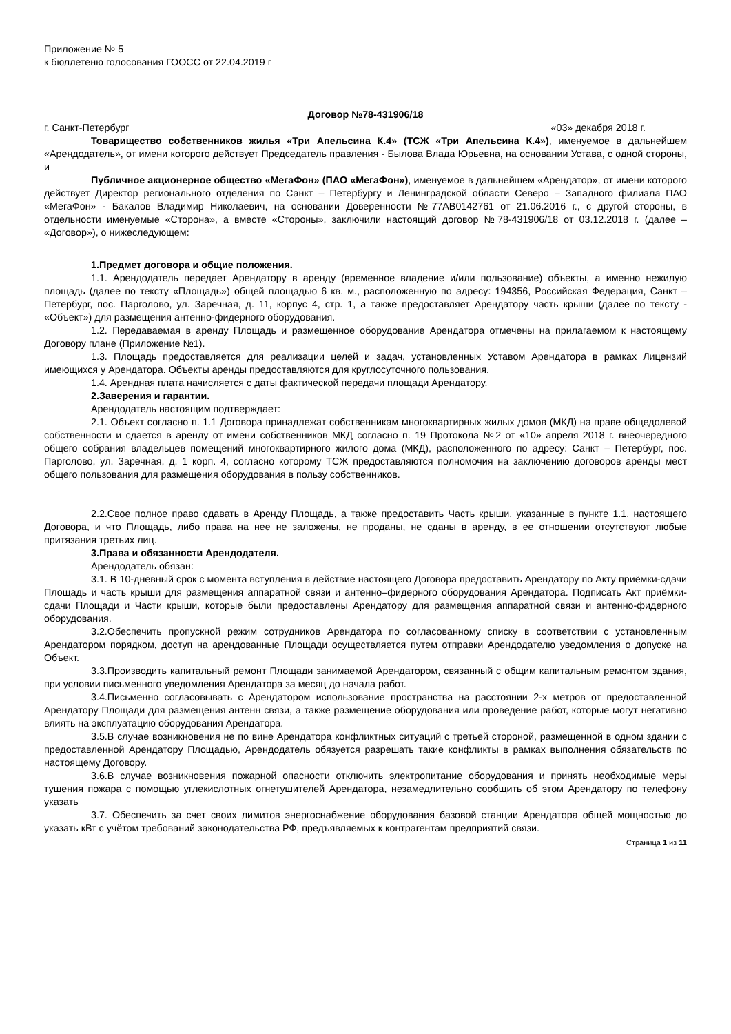Приложение № 5
к бюллетеню голосования ГООСС от 22.04.2019 г
Договор №78-431906/18
г. Санкт-Петербург «03» декабря 2018 г.
Товарищество собственников жилья «Три Апельсина К.4» (ТСЖ «Три Апельсина К.4»), именуемое в дальнейшем «Арендодатель», от имени которого действует Председатель правления - Былова Влада Юрьевна, на основании Устава, с одной стороны, и
Публичное акционерное общество «МегаФон» (ПАО «МегаФон»), именуемое в дальнейшем «Арендатор», от имени которого действует Директор регионального отделения по Санкт – Петербургу и Ленинградской области Северо – Западного филиала ПАО «МегаФон» - Бакалов Владимир Николаевич, на основании Доверенности №77АВ0142761 от 21.06.2016 г., с другой стороны, в отдельности именуемые «Сторона», а вместе «Стороны», заключили настоящий договор №78-431906/18 от 03.12.2018 г. (далее – «Договор»), о нижеследующем:
1.Предмет договора и общие положения.
1.1. Арендодатель передает Арендатору в аренду (временное владение и/или пользование) объекты, а именно нежилую площадь (далее по тексту «Площадь») общей площадью 6 кв. м., расположенную по адресу: 194356, Российская Федерация, Санкт – Петербург, пос. Парголово, ул. Заречная, д. 11, корпус 4, стр. 1, а также предоставляет Арендатору часть крыши (далее по тексту - «Объект») для размещения антенно-фидерного оборудования.
1.2. Передаваемая в аренду Площадь и размещенное оборудование Арендатора отмечены на прилагаемом к настоящему Договору плане (Приложение №1).
1.3. Площадь предоставляется для реализации целей и задач, установленных Уставом Арендатора в рамках Лицензий имеющихся у Арендатора. Объекты аренды предоставляются для круглосуточного пользования.
1.4. Арендная плата начисляется с даты фактической передачи площади Арендатору.
2.Заверения и гарантии.
Арендодатель настоящим подтверждает:
2.1. Объект согласно п. 1.1 Договора принадлежат собственникам многоквартирных жилых домов (МКД) на праве общедолевой собственности и сдается в аренду от имени собственников МКД согласно п. 19 Протокола №2 от «10» апреля 2018 г. внеочередного общего собрания владельцев помещений многоквартирного жилого дома (МКД), расположенного по адресу: Санкт – Петербург, пос. Парголово, ул. Заречная, д. 1 корп. 4, согласно которому ТСЖ предоставляются полномочия на заключению договоров аренды мест общего пользования для размещения оборудования в пользу собственников.
2.2.Свое полное право сдавать в Аренду Площадь, а также предоставить Часть крыши, указанные в пункте 1.1. настоящего Договора, и что Площадь, либо права на нее не заложены, не проданы, не сданы в аренду, в ее отношении отсутствуют любые притязания третьих лиц.
3.Права и обязанности Арендодателя.
Арендодатель обязан:
3.1. В 10-дневный срок с момента вступления в действие настоящего Договора предоставить Арендатору по Акту приёмки-сдачи Площадь и часть крыши для размещения аппаратной связи и антенно–фидерного оборудования Арендатора. Подписать Акт приёмки-сдачи Площади и Части крыши, которые были предоставлены Арендатору для размещения аппаратной связи и антенно-фидерного оборудования.
3.2.Обеспечить пропускной режим сотрудников Арендатора по согласованному списку в соответствии с установленным Арендатором порядком, доступ на арендованные Площади осуществляется путем отправки Арендодателю уведомления о допуске на Объект.
3.3.Производить капитальный ремонт Площади занимаемой Арендатором, связанный с общим капитальным ремонтом здания, при условии письменного уведомления Арендатора за месяц до начала работ.
3.4.Письменно согласовывать с Арендатором использование пространства на расстоянии 2-х метров от предоставленной Арендатору Площади для размещения антенн связи, а также размещение оборудования или проведение работ, которые могут негативно влиять на эксплуатацию оборудования Арендатора.
3.5.В случае возникновения не по вине Арендатора конфликтных ситуаций с третьей стороной, размещенной в одном здании с предоставленной Арендатору Площадью, Арендодатель обязуется разрешать такие конфликты в рамках выполнения обязательств по настоящему Договору.
3.6.В случае возникновения пожарной опасности отключить электропитание оборудования и принять необходимые меры тушения пожара с помощью углекислотных огнетушителей Арендатора, незамедлительно сообщить об этом Арендатору по телефону указать
3.7. Обеспечить за счет своих лимитов энергоснабжение оборудования базовой станции Арендатора общей мощностью до указать кВт с учётом требований законодательства РФ, предъявляемых к контрагентам предприятий связи.
Страница 1 из 11